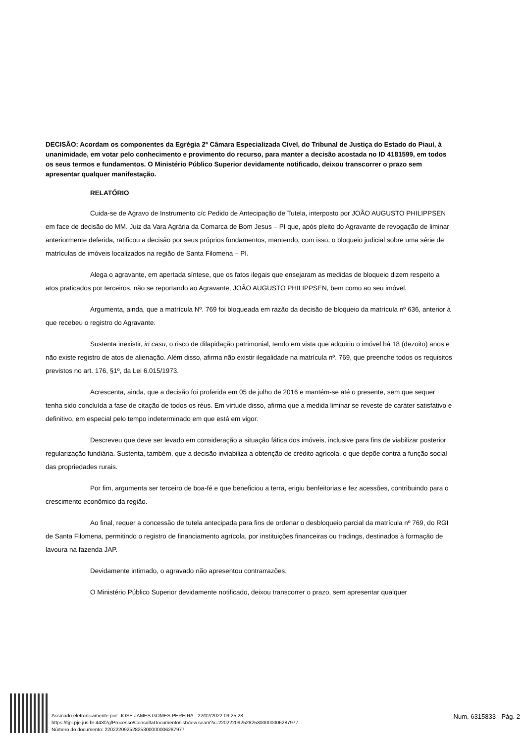DECISÃO: Acordam os componentes da Egrégia 2ª Câmara Especializada Cível, do Tribunal de Justiça do Estado do Piauí, à unanimidade, em votar pelo conhecimento e provimento do recurso, para manter a decisão acostada no ID 4181599, em todos os seus termos e fundamentos. O Ministério Público Superior devidamente notificado, deixou transcorrer o prazo sem apresentar qualquer manifestação.
RELATÓRIO
Cuida-se de Agravo de Instrumento c/c Pedido de Antecipação de Tutela, interposto por JOÃO AUGUSTO PHILIPPSEN em face de decisão do MM. Juiz da Vara Agrária da Comarca de Bom Jesus – PI que, após pleito do Agravante de revogação de liminar anteriormente deferida, ratificou a decisão por seus próprios fundamentos, mantendo, com isso, o bloqueio judicial sobre uma série de matrículas de imóveis localizados na região de Santa Filomena – PI.
Alega o agravante, em apertada síntese, que os fatos ilegais que ensejaram as medidas de bloqueio dizem respeito a atos praticados por terceiros, não se reportando ao Agravante, JOÃO AUGUSTO PHILIPPSEN, bem como ao seu imóvel.
Argumenta, ainda, que a matrícula Nº. 769 foi bloqueada em razão da decisão de bloqueio da matrícula nº 636, anterior à que recebeu o registro do Agravante.
Sustenta inexistir, in casu, o risco de dilapidação patrimonial, tendo em vista que adquiriu o imóvel há 18 (dezoito) anos e não existe registro de atos de alienação. Além disso, afirma não existir ilegalidade na matrícula nº. 769, que preenche todos os requisitos previstos no art. 176, §1º, da Lei 6.015/1973.
Acrescenta, ainda, que a decisão foi proferida em 05 de julho de 2016 e mantém-se até o presente, sem que sequer tenha sido concluída a fase de citação de todos os réus. Em virtude disso, afirma que a medida liminar se reveste de caráter satisfativo e definitivo, em especial pelo tempo indeterminado em que está em vigor.
Descreveu que deve ser levado em consideração a situação fática dos imóveis, inclusive para fins de viabilizar posterior regularização fundiária. Sustenta, também, que a decisão inviabiliza a obtenção de crédito agrícola, o que depõe contra a função social das propriedades rurais.
Por fim, argumenta ser terceiro de boa-fé e que beneficiou a terra, erigiu benfeitorias e fez acessões, contribuindo para o crescimento econômico da região.
Ao final, requer a concessão de tutela antecipada para fins de ordenar o desbloqueio parcial da matrícula nº 769, do RGI de Santa Filomena, permitindo o registro de financiamento agrícola, por instituições financeiras ou tradings, destinados à formação de lavoura na fazenda JAP.
Devidamente intimado, o agravado não apresentou contrarrazões.
O Ministério Público Superior devidamente notificado, deixou transcorrer o prazo, sem apresentar qualquer
Assinado eletronicamente por: JOSE JAMES GOMES PEREIRA - 22/02/2022 09:25:28
https://tjpi.pje.jus.br:443/2g/Processo/ConsultaDocumento/listView.seam?x=22022209252825300000006287977
Número do documento: 22022209252825300000006287977
Num. 6315833 - Pág. 2